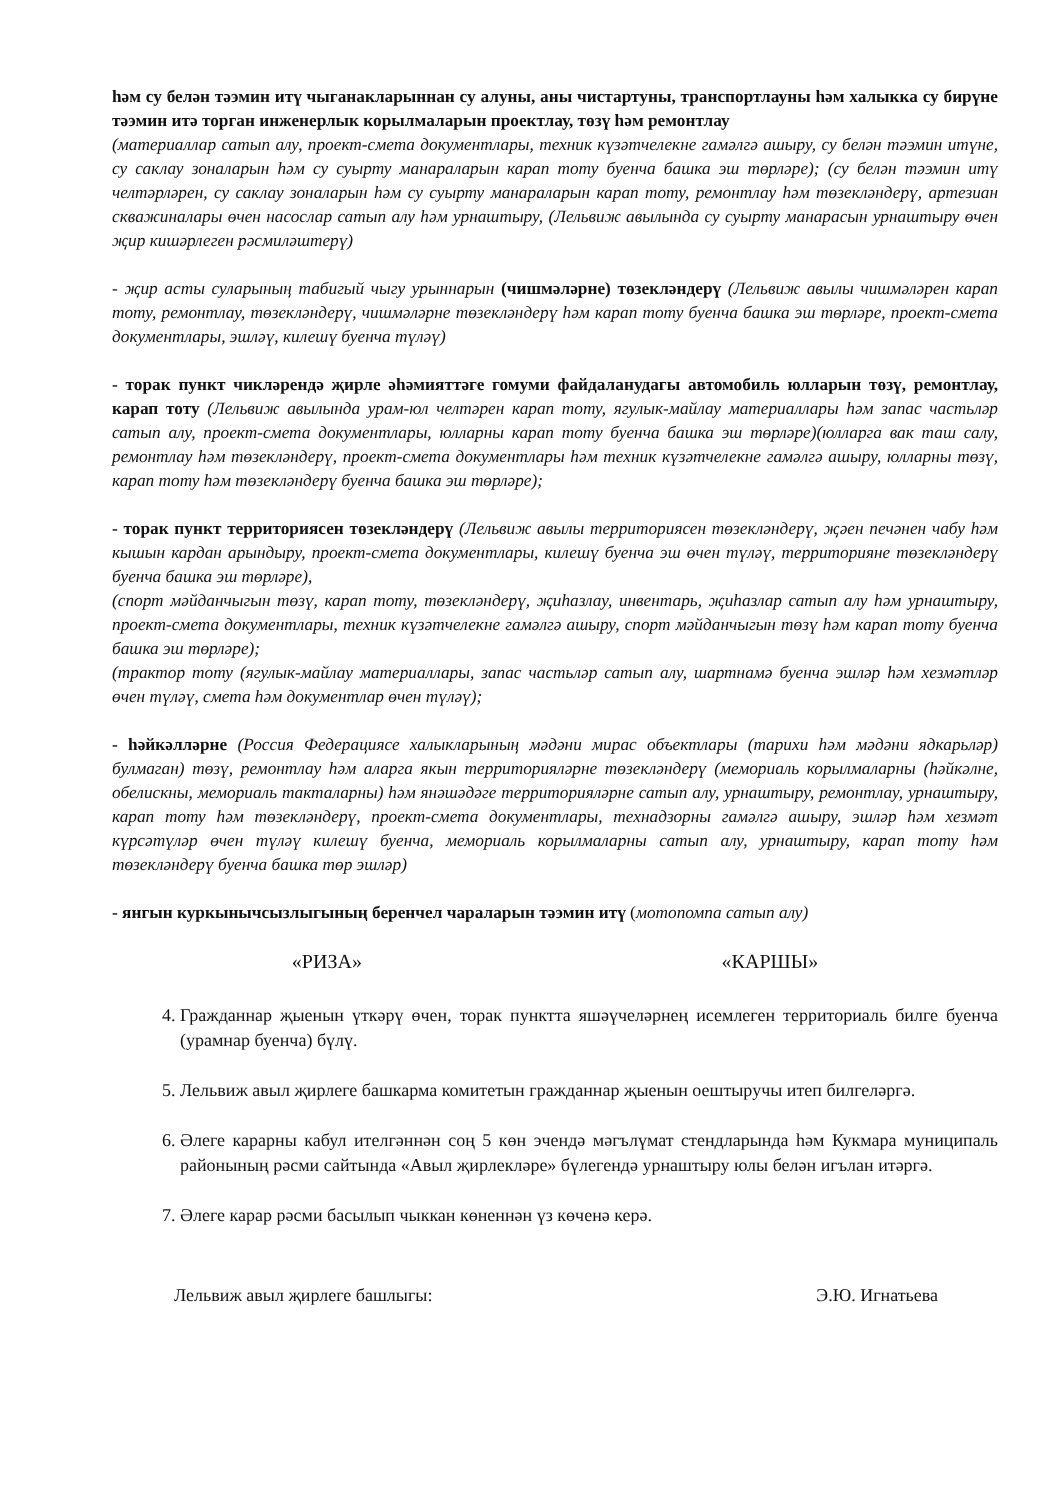һәм су белән тәэмин итү чыганакларыннан су алуны, аны чистартуны, транспортлауны һәм халыкка су бирүне тәэмин итә торган инженерлык корылмаларын проектлау, төзү һәм ремонтлау
(материаллар сатып алу, проект-смета документлары, техник күзәтчелекне гамәлгә ашыру, су белән тәэмин итүне, су саклау зоналарын һәм су суырту манараларын карап тоту буенча башка эш төрләре); (су белән тәэмин итү челтәрләрен, су саклау зоналарын һәм су суырту манараларын карап тоту, ремонтлау һәм төзекләндерү, артезиан скважиналары өчен насослар сатып алу һәм урнаштыру, (Лельвиж авылында су суырту манарасын урнаштыру өчен җир кишәрлеген рәсмиләштерү)
- җир асты суларының табигый чыгу урыннарын (чишмәләрне) төзекләндерү (Лельвиж авылы чишмәләрен карап тоту, ремонтлау, төзекләндерү, чишмәләрне төзекләндерү һәм карап тоту буенча башка эш төрләре, проект-смета документлары, эшләү, килешү буенча түләү)
- торак пункт чикләрендә җирле әһәмияттәге гомуми файдаланудагы автомобиль юлларын төзү, ремонтлау, карап тоту (Лельвиж авылында урам-юл челтәрен карап тоту, ягулык-майлау материаллары һәм запас частьләр сатып алу, проект-смета документлары, юлларны карап тоту буенча башка эш төрләре)(юлларга вак таш салу, ремонтлау һәм төзекләндерү, проект-смета документлары һәм техник күзәтчелекне гамәлгә ашыру, юлларны төзү, карап тоту һәм төзекләндерү буенча башка эш төрләре);
- торак пункт территориясен төзекләндерү (Лельвиж авылы территориясен төзекләндерү, җәен печәнен чабу һәм кышын кардан арындыру, проект-смета документлары, килешү буенча эш өчен түләү, территорияне төзекләндерү буенча башка эш төрләре),
(спорт мәйданчыгын төзү, карап тоту, төзекләндерү, җиһазлау, инвентарь, җиһазлар сатып алу һәм урнаштыру, проект-смета документлары, техник күзәтчелекне гамәлгә ашыру, спорт мәйданчыгын төзү һәм карап тоту буенча башка эш төрләре);
(трактор тоту (ягулык-майлау материаллары, запас частьләр сатып алу, шартнамә буенча эшләр һәм хезмәтләр өчен түләү, смета һәм документлар өчен түләү);
- һәйкәлләрне (Россия Федерациясе халыкларының мәдәни мирас объектлары (тарихи һәм мәдәни ядкарьләр) булмаган) төзү, ремонтлау һәм аларга якын территорияләрне төзекләндерү (мемориаль корылмаларны (һәйкәлне, обелискны, мемориаль такталарны) һәм янәшәдәге территорияләрне сатып алу, урнаштыру, ремонтлау, урнаштыру, карап тоту һәм төзекләндерү, проект-смета документлары, технадзорны гамәлгә ашыру, эшләр һәм хезмәт күрсәтүләр өчен түләү килешү буенча, мемориаль корылмаларны сатып алу, урнаштыру, карап тоту һәм төзекләндерү буенча башка төр эшләр)
- янгын куркынычсызлыгының беренчел чараларын тәэмин итү (мотопомпа сатып алу)
«РИЗА» «КАРШЫ»
4. Гражданнар җыенын үткәрү өчен, торак пунктта яшәүчеләрнең исемлеген территориаль билге буенча (урамнар буенча) бүлү.
5. Лельвиж авыл җирлеге башкарма комитетын гражданнар җыенын оештыручы итеп билгеләргә.
6. Әлеге карарны кабул ителгәннән соң 5 көн эчендә мәгълүмат стендларында һәм Кукмара муниципаль районының рәсми сайтында «Авыл җирлекләре» бүлегендә урнаштыру юлы белән игълан итәргә.
7. Әлеге карар рәсми басылып чыккан көненнән үз көченә керә.
Лельвиж авыл җирлеге башлыгы: Э.Ю. Игнатьева